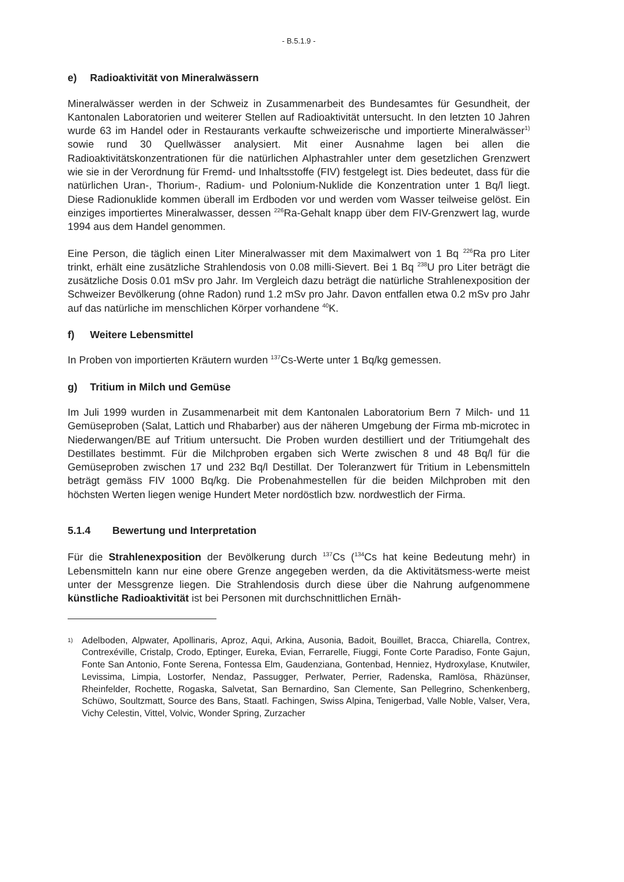- B.5.1.9 -
e) Radioaktivität von Mineralwässern
Mineralwässer werden in der Schweiz in Zusammenarbeit des Bundesamtes für Gesundheit, der Kantonalen Laboratorien und weiterer Stellen auf Radioaktivität untersucht. In den letzten 10 Jahren wurde 63 im Handel oder in Restaurants verkaufte schweizerische und importierte Mineralwässer<sup>1)</sup> sowie rund 30 Quellwässer analysiert. Mit einer Ausnahme lagen bei allen die Radioaktivitätskonzentrationen für die natürlichen Alphastrahler unter dem gesetzlichen Grenzwert wie sie in der Verordnung für Fremd- und Inhaltsstoffe (FIV) festgelegt ist. Dies bedeutet, dass für die natürlichen Uran-, Thorium-, Radium- und Polonium-Nuklide die Konzentration unter 1 Bq/l liegt. Diese Radionuklide kommen überall im Erdboden vor und werden vom Wasser teilweise gelöst. Ein einziges importiertes Mineralwasser, dessen <sup>226</sup>Ra-Gehalt knapp über dem FIV-Grenzwert lag, wurde 1994 aus dem Handel genommen.
Eine Person, die täglich einen Liter Mineralwasser mit dem Maximalwert von 1 Bq <sup>226</sup>Ra pro Liter trinkt, erhält eine zusätzliche Strahlendosis von 0.08 milli-Sievert. Bei 1 Bq <sup>238</sup>U pro Liter beträgt die zusätzliche Dosis 0.01 mSv pro Jahr. Im Vergleich dazu beträgt die natürliche Strahlenexposition der Schweizer Bevölkerung (ohne Radon) rund 1.2 mSv pro Jahr. Davon entfallen etwa 0.2 mSv pro Jahr auf das natürliche im menschlichen Körper vorhandene <sup>40</sup>K.
f) Weitere Lebensmittel
In Proben von importierten Kräutern wurden <sup>137</sup>Cs-Werte unter 1 Bq/kg gemessen.
g) Tritium in Milch und Gemüse
Im Juli 1999 wurden in Zusammenarbeit mit dem Kantonalen Laboratorium Bern 7 Milch- und 11 Gemüseproben (Salat, Lattich und Rhabarber) aus der näheren Umgebung der Firma mb-microtec in Niederwangen/BE auf Tritium untersucht. Die Proben wurden destilliert und der Tritiumgehalt des Destillates bestimmt. Für die Milchproben ergaben sich Werte zwischen 8 und 48 Bq/l für die Gemüseproben zwischen 17 und 232 Bq/l Destillat. Der Toleranzwert für Tritium in Lebensmitteln beträgt gemäss FIV 1000 Bq/kg. Die Probenahmestellen für die beiden Milchproben mit den höchsten Werten liegen wenige Hundert Meter nordöstlich bzw. nordwestlich der Firma.
5.1.4 Bewertung und Interpretation
Für die Strahlenexposition der Bevölkerung durch <sup>137</sup>Cs (<sup>134</sup>Cs hat keine Bedeutung mehr) in Lebensmitteln kann nur eine obere Grenze angegeben werden, da die Aktivitätsmess-werte meist unter der Messgrenze liegen. Die Strahlendosis durch diese über die Nahrung aufgenommene künstliche Radioaktivität ist bei Personen mit durchschnittlichen Ernäh-
1)
Adelboden, Alpwater, Apollinaris, Aproz, Aqui, Arkina, Ausonia, Badoit, Bouillet, Bracca, Chiarella, Contrex, Contrexéville, Cristalp, Crodo, Eptinger, Eureka, Evian, Ferrarelle, Fiuggi, Fonte Corte Paradiso, Fonte Gajun, Fonte San Antonio, Fonte Serena, Fontessa Elm, Gaudenziana, Gontenbad, Henniez, Hydroxylase, Knutwiler, Levissima, Limpia, Lostorfer, Nendaz, Passugger, Perlwater, Perrier, Radenska, Ramlösa, Rhäzünser, Rheinfelder, Rochette, Rogaska, Salvetat, San Bernardino, San Clemente, San Pellegrino, Schenkenberg, Schüwo, Soultzmatt, Source des Bans, Staatl. Fachingen, Swiss Alpina, Tenigerbad, Valle Noble, Valser, Vera, Vichy Celestin, Vittel, Volvic, Wonder Spring, Zurzacher